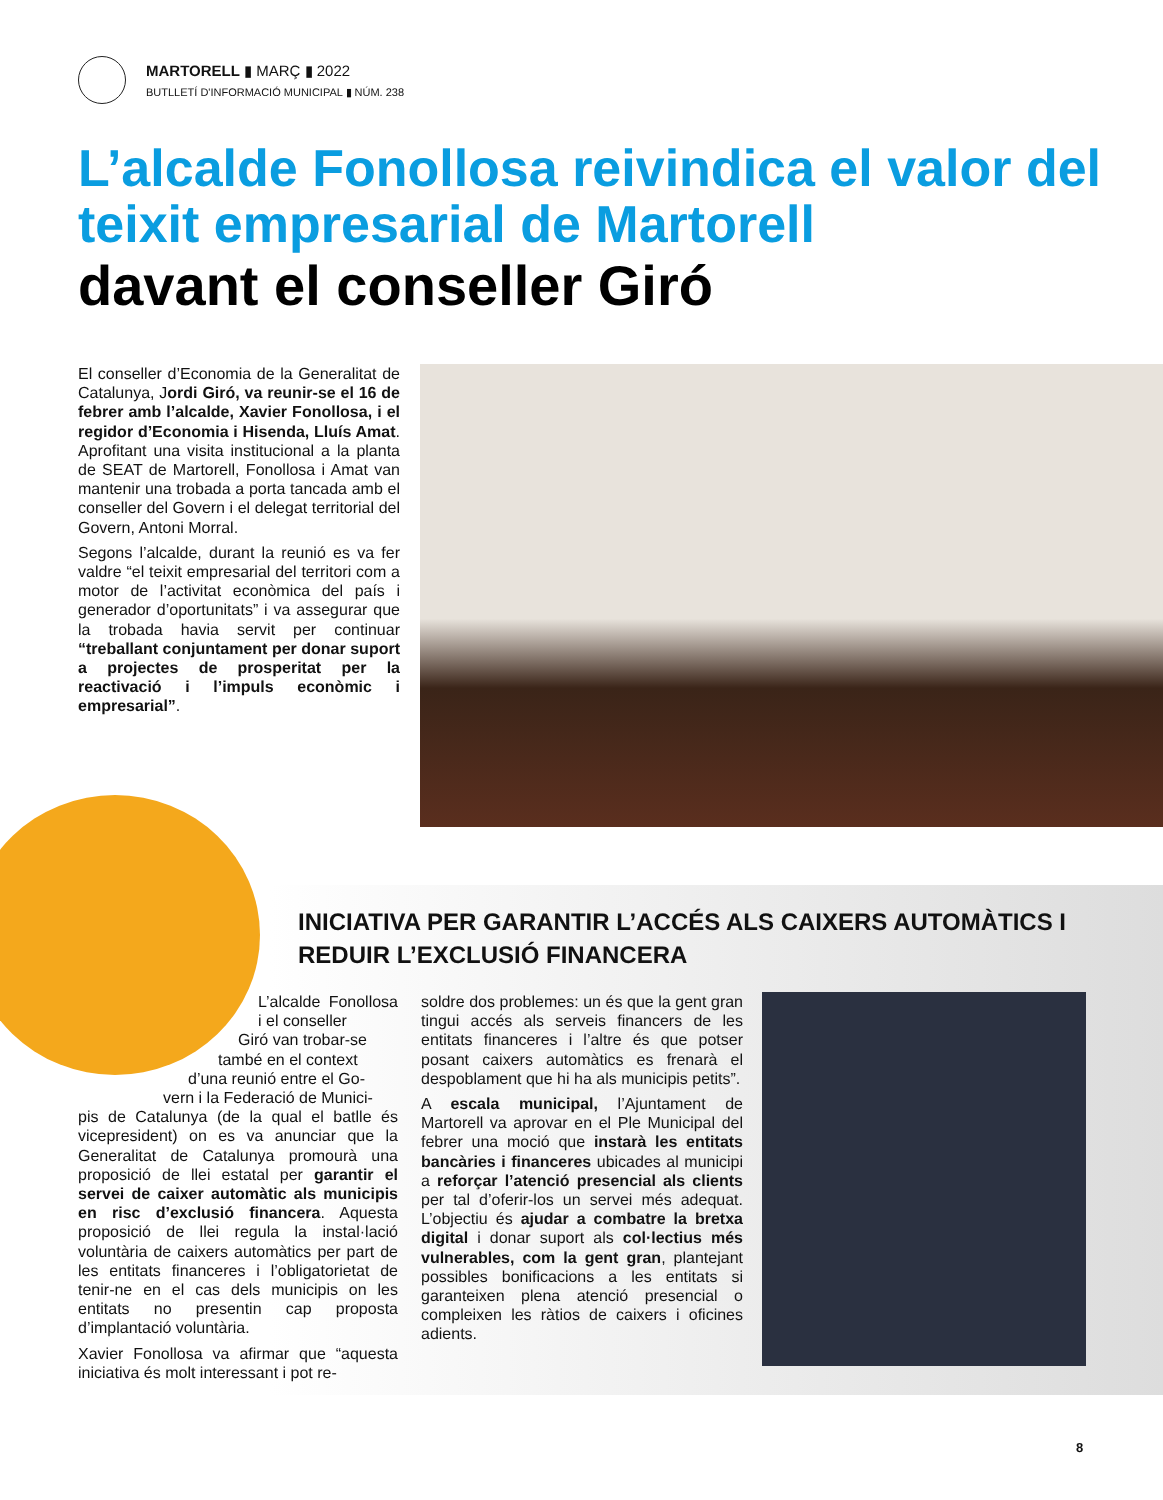MARTORELL ▮ MARÇ ▮ 2022
BUTLLETÍ D'INFORMACIÓ MUNICIPAL ▮ NÚM. 238
L’alcalde Fonollosa reivindica el valor del teixit empresarial de Martorell
davant el conseller Giró
El conseller d’Economia de la Generalitat de Catalunya, Jordi Giró, va reunir-se el 16 de febrer amb l’alcalde, Xavier Fonollosa, i el regidor d’Economia i Hisenda, Lluís Amat. Aprofitant una visita institucional a la planta de SEAT de Martorell, Fonollosa i Amat van mantenir una trobada a porta tancada amb el conseller del Govern i el delegat territorial del Govern, Antoni Morral.
Segons l’alcalde, durant la reunió es va fer valdre “el teixit empresarial del territori com a motor de l’activitat econòmica del país i generador d’oportunitats” i va assegurar que la trobada havia servit per continuar “treballant conjuntament per donar suport a projectes de prosperitat per la reactivació i l’impuls econòmic i empresarial”.
INICIATIVA PER GARANTIR L’ACCÉS ALS CAIXERS AUTOMÀTICS I REDUIR L’EXCLUSIÓ FINANCERA
L’alcalde Fonollosa i el conseller
Giró van trobar-se
també en el context
d’una reunió entre el Go-
vern i la Federació de Munici-
pis de Catalunya (de la qual el batlle és vicepresident) on es va anunciar que la Generalitat de Catalunya promourà una proposició de llei estatal per garantir el servei de caixer automàtic als municipis en risc d’exclusió financera. Aquesta proposició de llei regula la instal·lació voluntària de caixers automàtics per part de les entitats financeres i l’obligatorietat de tenir-ne en el cas dels municipis on les entitats no presentin cap proposta d’implantació voluntària.
Xavier Fonollosa va afirmar que “aquesta iniciativa és molt interessant i pot re-
soldre dos problemes: un és que la gent gran tingui accés als serveis financers de les entitats financeres i l’altre és que potser posant caixers automàtics es frenarà el despoblament que hi ha als municipis petits”.
A escala municipal, l’Ajuntament de Martorell va aprovar en el Ple Municipal del febrer una moció que instarà les entitats bancàries i financeres ubicades al municipi a reforçar l’atenció presencial als clients per tal d’oferir-los un servei més adequat. L’objectiu és ajudar a combatre la bretxa digital i donar suport als col·lectius més vulnerables, com la gent gran, plantejant possibles bonificacions a les entitats si garanteixen plena atenció presencial o compleixen les ràtios de caixers i oficines adients.
8